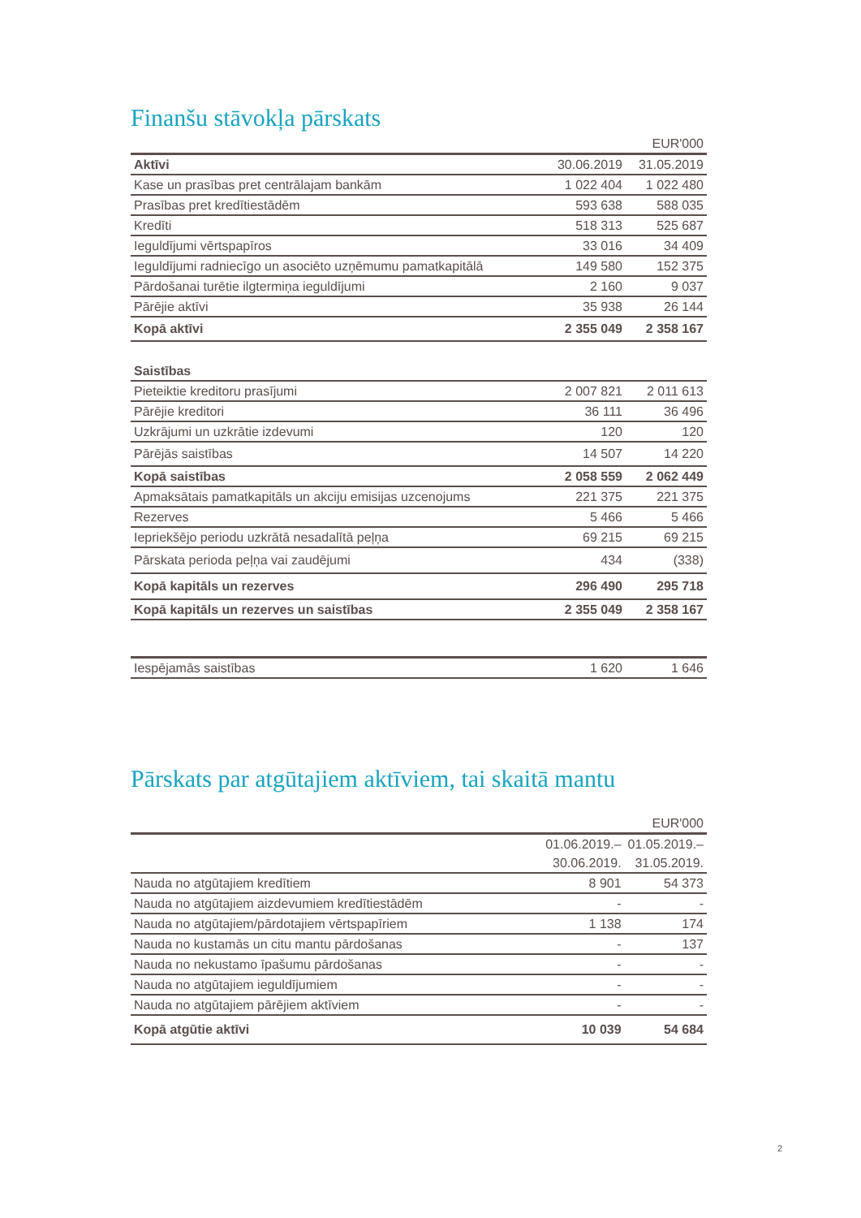Finanšu stāvokļa pārskats
| EUR'000 | | |
| Aktīvi | 30.06.2019 | 31.05.2019 |
| Kase un prasības pret centrālajam bankām | 1 022 404 | 1 022 480 |
| Prasības pret kredītiestādēm | 593 638 | 588 035 |
| Kredīti | 518 313 | 525 687 |
| Ieguldījumi vērtspapīros | 33 016 | 34 409 |
| Ieguldījumi radniecīgo un asociēto uzņēmumu pamatkapitālā | 149 580 | 152 375 |
| Pārdošanai turētie ilgtermiņa ieguldījumi | 2 160 | 9 037 |
| Pārējie aktīvi | 35 938 | 26 144 |
| Kopā aktīvi | 2 355 049 | 2 358 167 |
| Saistības | | |
| Pieteiktie kreditoru prasījumi | 2 007 821 | 2 011 613 |
| Pārējie kreditori | 36 111 | 36 496 |
| Uzkrājumi un uzkrātie izdevumi | 120 | 120 |
| Pārējās saistības | 14 507 | 14 220 |
| Kopā saistības | 2 058 559 | 2 062 449 |
| Apmaksātais pamatkapitāls un akciju emisijas uzcenojums | 221 375 | 221 375 |
| Rezerves | 5 466 | 5 466 |
| Iepriekšējo periodu uzkrātā nesadalītā peļņa | 69 215 | 69 215 |
| Pārskata perioda peļņa vai zaudējumi | 434 | (338) |
| Kopā kapitāls un rezerves | 296 490 | 295 718 |
| Kopā kapitāls un rezerves un saistības | 2 355 049 | 2 358 167 |
| Iespējamās saistības | 1 620 | 1 646 |
Pārskats par atgūtajiem aktīviem, tai skaitā mantu
| EUR'000 | | |
| | 01.06.2019.– | 01.05.2019.– |
| | 30.06.2019. | 31.05.2019. |
| Nauda no atgūtajiem kredītiem | 8 901 | 54 373 |
| Nauda no atgūtajiem aizdevumiem kredītiestādēm | - | - |
| Nauda no atgūtajiem/pārdotajiem vērtspapīriem | 1 138 | 174 |
| Nauda no kustamās un citu mantu pārdošanas | - | 137 |
| Nauda no nekustamo īpašumu pārdošanas | - | - |
| Nauda no atgūtajiem ieguldījumiem | - | - |
| Nauda no atgūtajiem pārējiem aktīviem | - | - |
| Kopā atgūtie aktīvi | 10 039 | 54 684 |
2